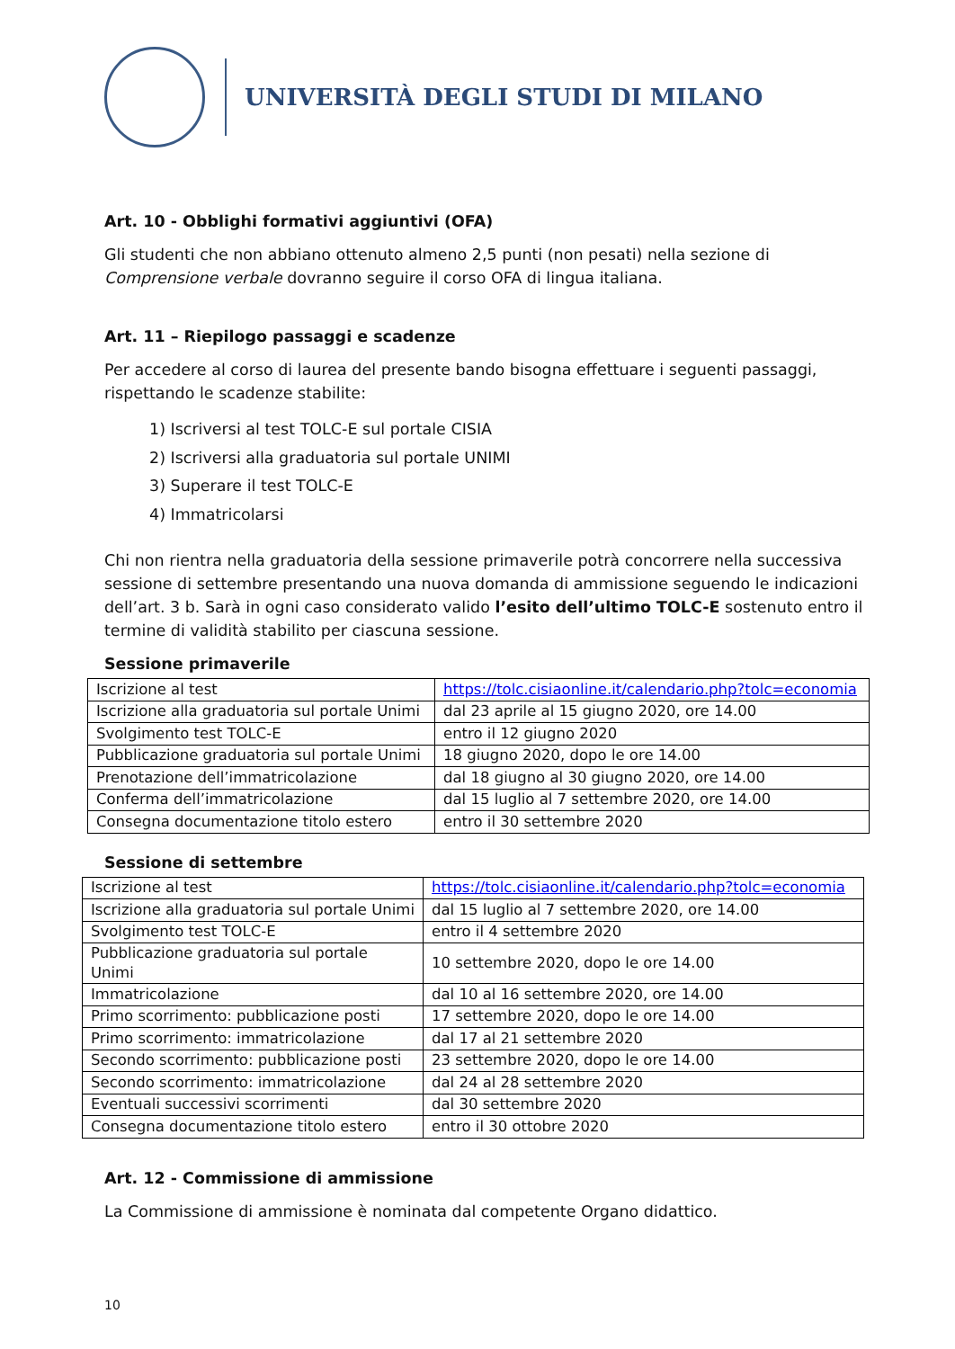UNIVERSITÀ DEGLI STUDI DI MILANO
Art. 10 - Obblighi formativi aggiuntivi (OFA)
Gli studenti che non abbiano ottenuto almeno 2,5 punti (non pesati) nella sezione di Comprensione verbale dovranno seguire il corso OFA di lingua italiana.
Art. 11 – Riepilogo passaggi e scadenze
Per accedere al corso di laurea del presente bando bisogna effettuare i seguenti passaggi, rispettando le scadenze stabilite:
1) Iscriversi al test TOLC-E sul portale CISIA
2) Iscriversi alla graduatoria sul portale UNIMI
3) Superare il test TOLC-E
4) Immatricolarsi
Chi non rientra nella graduatoria della sessione primaverile potrà concorrere nella successiva sessione di settembre presentando una nuova domanda di ammissione seguendo le indicazioni dell’art. 3 b. Sarà in ogni caso considerato valido l’esito dell’ultimo TOLC-E sostenuto entro il termine di validità stabilito per ciascuna sessione.
Sessione primaverile
| Iscrizione al test | https://tolc.cisiaonline.it/calendario.php?tolc=economia |
| Iscrizione alla graduatoria sul portale Unimi | dal 23 aprile al 15 giugno 2020, ore 14.00 |
| Svolgimento test TOLC-E | entro il 12 giugno 2020 |
| Pubblicazione graduatoria sul portale Unimi | 18 giugno 2020, dopo le ore 14.00 |
| Prenotazione dell’immatricolazione | dal 18 giugno al 30 giugno 2020, ore 14.00 |
| Conferma dell’immatricolazione | dal 15 luglio al 7 settembre 2020, ore 14.00 |
| Consegna documentazione titolo estero | entro il 30 settembre 2020 |
Sessione di settembre
| Iscrizione al test | https://tolc.cisiaonline.it/calendario.php?tolc=economia |
| Iscrizione alla graduatoria sul portale Unimi | dal 15 luglio al 7 settembre 2020, ore 14.00 |
| Svolgimento test TOLC-E | entro il 4 settembre 2020 |
| Pubblicazione graduatoria sul portale Unimi | 10 settembre 2020, dopo le ore 14.00 |
| Immatricolazione | dal 10 al 16 settembre 2020, ore 14.00 |
| Primo scorrimento: pubblicazione posti | 17 settembre 2020, dopo le ore 14.00 |
| Primo scorrimento: immatricolazione | dal 17 al 21 settembre 2020 |
| Secondo scorrimento: pubblicazione posti | 23 settembre 2020, dopo le ore 14.00 |
| Secondo scorrimento: immatricolazione | dal 24 al 28 settembre 2020 |
| Eventuali successivi scorrimenti | dal 30 settembre 2020 |
| Consegna documentazione titolo estero | entro il 30 ottobre 2020 |
Art. 12 - Commissione di ammissione
La Commissione di ammissione è nominata dal competente Organo didattico.
10